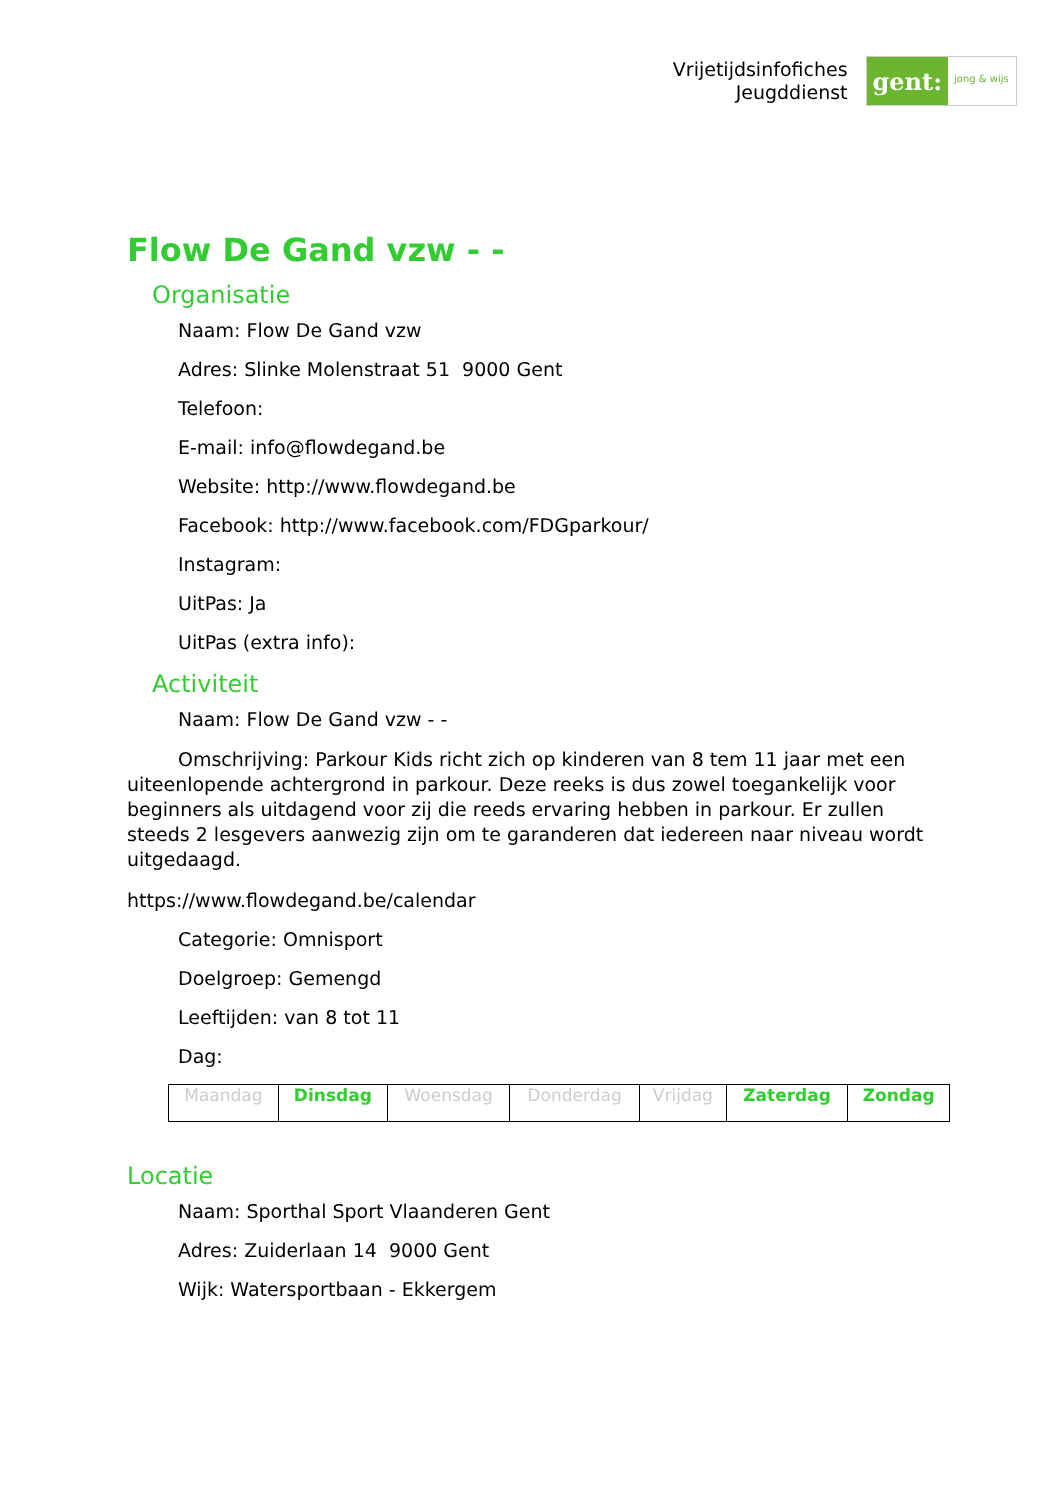Vrijetijdsinfofiches
Jeugddienst
gent:
jong & wijs
Flow De Gand vzw - -
Organisatie
Naam: Flow De Gand vzw
Adres: Slinke Molenstraat 51 9000 Gent
Telefoon:
E-mail: info@flowdegand.be
Website: http://www.flowdegand.be
Facebook: http://www.facebook.com/FDGparkour/
Instagram:
UitPas: Ja
UitPas (extra info):
Activiteit
Naam: Flow De Gand vzw - -
Omschrijving: Parkour Kids richt zich op kinderen van 8 tem 11 jaar met een uiteenlopende achtergrond in parkour. Deze reeks is dus zowel toegankelijk voor beginners als uitdagend voor zij die reeds ervaring hebben in parkour. Er zullen steeds 2 lesgevers aanwezig zijn om te garanderen dat iedereen naar niveau wordt uitgedaagd.
https://www.flowdegand.be/calendar
Categorie: Omnisport
Doelgroep: Gemengd
Leeftijden: van 8 tot 11
Dag:
| Maandag | Dinsdag | Woensdag | Donderdag | Vrijdag | Zaterdag | Zondag |
Locatie
Naam: Sporthal Sport Vlaanderen Gent
Adres: Zuiderlaan 14 9000 Gent
Wijk: Watersportbaan - Ekkergem